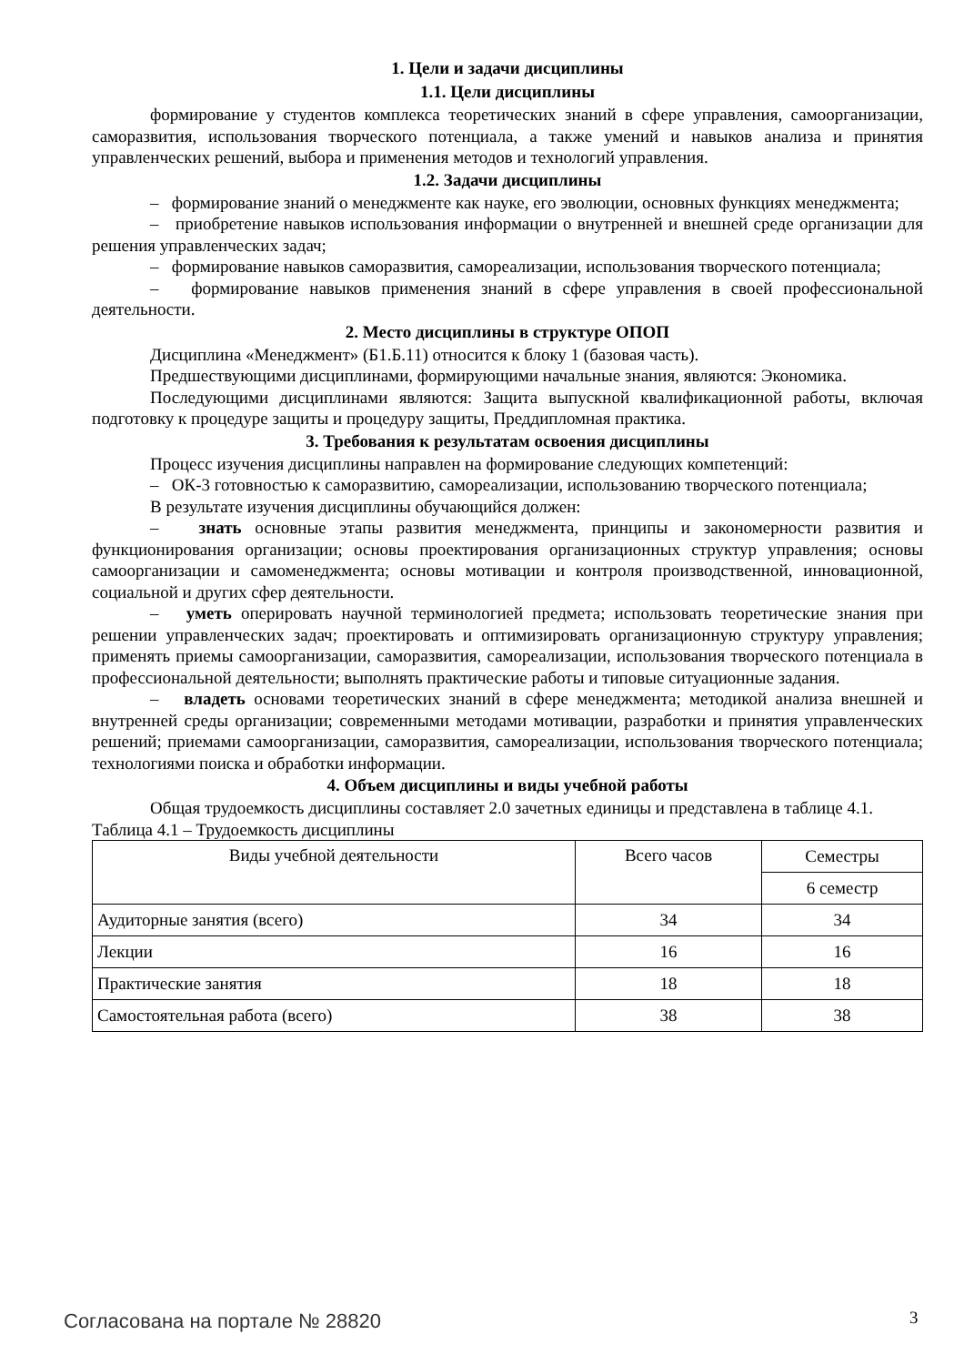1. Цели и задачи дисциплины
1.1. Цели дисциплины
формирование у студентов комплекса теоретических знаний в сфере управления, самоорганизации, саморазвития, использования творческого потенциала, а также умений и навыков анализа и принятия управленческих решений, выбора и применения методов и технологий управления.
1.2. Задачи дисциплины
– формирование знаний о менеджменте как науке, его эволюции, основных функциях менеджмента;
– приобретение навыков использования информации о внутренней и внешней среде организации для решения управленческих задач;
– формирование навыков саморазвития, самореализации, использования творческого потенциала;
– формирование навыков применения знаний в сфере управления в своей профессиональной деятельности.
2. Место дисциплины в структуре ОПОП
Дисциплина «Менеджмент» (Б1.Б.11) относится к блоку 1 (базовая часть).
Предшествующими дисциплинами, формирующими начальные знания, являются: Экономика.
Последующими дисциплинами являются: Защита выпускной квалификационной работы, включая подготовку к процедуре защиты и процедуру защиты, Преддипломная практика.
3. Требования к результатам освоения дисциплины
Процесс изучения дисциплины направлен на формирование следующих компетенций:
– ОК-3 готовностью к саморазвитию, самореализации, использованию творческого потенциала;
В результате изучения дисциплины обучающийся должен:
– знать основные этапы развития менеджмента, принципы и закономерности развития и функционирования организации; основы проектирования организационных структур управления; основы самоорганизации и самоменеджмента; основы мотивации и контроля производственной, инновационной, социальной и других сфер деятельности.
– уметь оперировать научной терминологией предмета; использовать теоретические знания при решении управленческих задач; проектировать и оптимизировать организационную структуру управления; применять приемы самоорганизации, саморазвития, самореализации, использования творческого потенциала в профессиональной деятельности; выполнять практические работы и типовые ситуационные задания.
– владеть основами теоретических знаний в сфере менеджмента; методикой анализа внешней и внутренней среды организации; современными методами мотивации, разработки и принятия управленческих решений; приемами самоорганизации, саморазвития, самореализации, использования творческого потенциала; технологиями поиска и обработки информации.
4. Объем дисциплины и виды учебной работы
Общая трудоемкость дисциплины составляет 2.0 зачетных единицы и представлена в таблице 4.1.
Таблица 4.1 – Трудоемкость дисциплины
| Виды учебной деятельности | Всего часов | Семестры |
| | | 6 семестр |
| Аудиторные занятия (всего) | 34 | 34 |
| Лекции | 16 | 16 |
| Практические занятия | 18 | 18 |
| Самостоятельная работа (всего) | 38 | 38 |
Согласована на портале № 28820 3